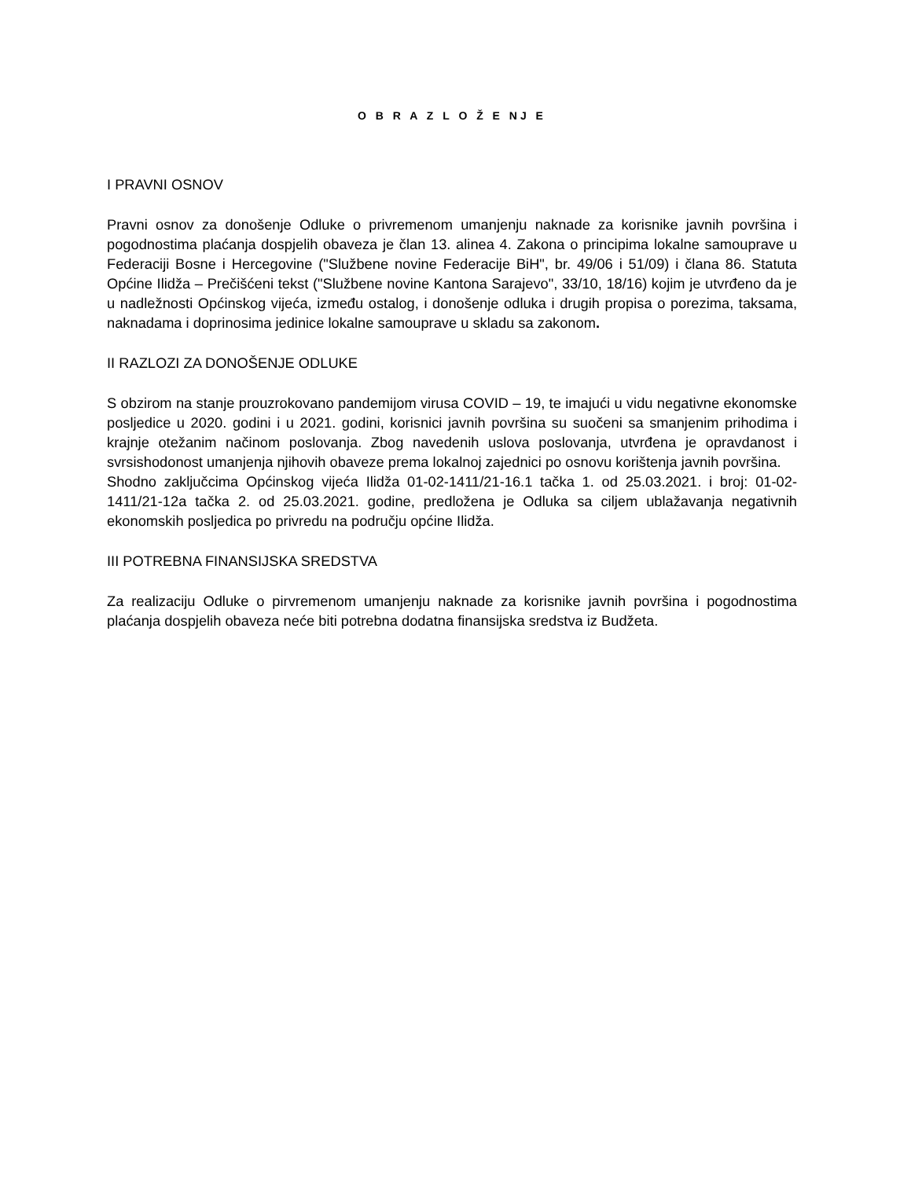O B R A Z L O Ž E NJ E
I PRAVNI OSNOV
Pravni osnov za donošenje Odluke o privremenom umanjenju naknade za korisnike javnih površina i pogodnostima plaćanja dospjelih obaveza je član 13. alinea 4. Zakona o principima lokalne samouprave u Federaciji Bosne i Hercegovine ("Službene novine Federacije BiH", br. 49/06 i 51/09) i člana 86. Statuta Općine Ilidža – Prečišćeni tekst ("Službene novine Kantona Sarajevo", 33/10, 18/16) kojim je utvrđeno da je u nadležnosti Općinskog vijeća, između ostalog, i donošenje odluka i drugih propisa o porezima, taksama, naknadama i doprinosima jedinice lokalne samouprave u skladu sa zakonom.
II RAZLOZI ZA DONOŠENJE ODLUKE
S obzirom na stanje prouzrokovano pandemijom virusa COVID – 19, te imajući u vidu negativne ekonomske posljedice u 2020. godini i u 2021. godini, korisnici javnih površina su suočeni sa smanjenim prihodima i krajnje otežanim načinom poslovanja. Zbog navedenih uslova poslovanja, utvrđena je opravdanost i svrsishodonost umanjenja njihovih obaveze prema lokalnoj zajednici po osnovu korištenja javnih površina.
Shodno zaključcima Općinskog vijeća Ilidža 01-02-1411/21-16.1 tačka 1. od 25.03.2021. i broj: 01-02-1411/21-12a tačka 2. od 25.03.2021. godine, predložena je Odluka sa ciljem ublažavanja negativnih ekonomskih posljedica po privredu na području općine Ilidža.
III POTREBNA FINANSIJSKA SREDSTVA
Za realizaciju Odluke o pirvremenom umanjenju naknade za korisnike javnih površina i pogodnostima plaćanja dospjelih obaveza neće biti potrebna dodatna finansijska sredstva iz Budžeta.